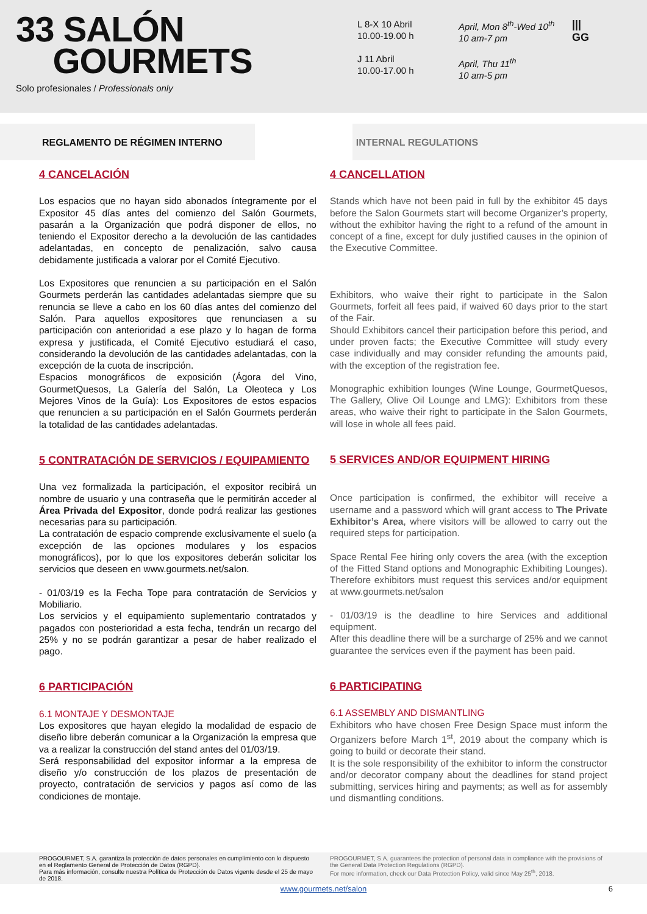33 SALÓN
GOURMETS
Solo profesionales / Professionals only
L 8-X 10 Abril
10.00-19.00 h
J 11 Abril
10.00-17.00 h
April, Mon 8<sup>th</sup>-Wed 10<sup>th</sup>
10 am-7 pm
April, Thu 11<sup>th</sup>
10 am-5 pm
|||
GG
REGLAMENTO DE RÉGIMEN INTERNO INTERNAL REGULATIONS
4 CANCELACIÓN
Los espacios que no hayan sido abonados íntegramente por el Expositor 45 días antes del comienzo del Salón Gourmets, pasarán a la Organización que podrá disponer de ellos, no teniendo el Expositor derecho a la devolución de las cantidades adelantadas, en concepto de penalización, salvo causa debidamente justificada a valorar por el Comité Ejecutivo.
Los Expositores que renuncien a su participación en el Salón Gourmets perderán las cantidades adelantadas siempre que su renuncia se lleve a cabo en los 60 días antes del comienzo del Salón. Para aquellos expositores que renunciasen a su participación con anterioridad a ese plazo y lo hagan de forma expresa y justificada, el Comité Ejecutivo estudiará el caso, considerando la devolución de las cantidades adelantadas, con la excepción de la cuota de inscripción.
Espacios monográficos de exposición (Ágora del Vino, GourmetQuesos, La Galería del Salón, La Oleoteca y Los Mejores Vinos de la Guía): Los Expositores de estos espacios que renuncien a su participación en el Salón Gourmets perderán la totalidad de las cantidades adelantadas.
5 CONTRATACIÓN DE SERVICIOS / EQUIPAMIENTO
Una vez formalizada la participación, el expositor recibirá un nombre de usuario y una contraseña que le permitirán acceder al Área Privada del Expositor, donde podrá realizar las gestiones necesarias para su participación.
La contratación de espacio comprende exclusivamente el suelo (a excepción de las opciones modulares y los espacios monográficos), por lo que los expositores deberán solicitar los servicios que deseen en www.gourmets.net/salon.
- 01/03/19 es la Fecha Tope para contratación de Servicios y Mobiliario.
Los servicios y el equipamiento suplementario contratados y pagados con posterioridad a esta fecha, tendrán un recargo del 25% y no se podrán garantizar a pesar de haber realizado el pago.
6 PARTICIPACIÓN
6.1 MONTAJE Y DESMONTAJE
Los expositores que hayan elegido la modalidad de espacio de diseño libre deberán comunicar a la Organización la empresa que va a realizar la construcción del stand antes del 01/03/19.
Será responsabilidad del expositor informar a la empresa de diseño y/o construcción de los plazos de presentación de proyecto, contratación de servicios y pagos así como de las condiciones de montaje.
4 CANCELLATION
Stands which have not been paid in full by the exhibitor 45 days before the Salon Gourmets start will become Organizer’s property, without the exhibitor having the right to a refund of the amount in concept of a fine, except for duly justified causes in the opinion of the Executive Committee.
Exhibitors, who waive their right to participate in the Salon Gourmets, forfeit all fees paid, if waived 60 days prior to the start of the Fair.
Should Exhibitors cancel their participation before this period, and under proven facts; the Executive Committee will study every case individually and may consider refunding the amounts paid, with the exception of the registration fee.
Monographic exhibition lounges (Wine Lounge, GourmetQuesos, The Gallery, Olive Oil Lounge and LMG): Exhibitors from these areas, who waive their right to participate in the Salon Gourmets, will lose in whole all fees paid.
5 SERVICES AND/OR EQUIPMENT HIRING
Once participation is confirmed, the exhibitor will receive a username and a password which will grant access to The Private Exhibitor’s Area, where visitors will be allowed to carry out the required steps for participation.
Space Rental Fee hiring only covers the area (with the exception of the Fitted Stand options and Monographic Exhibiting Lounges). Therefore exhibitors must request this services and/or equipment at www.gourmets.net/salon
- 01/03/19 is the deadline to hire Services and additional equipment.
After this deadline there will be a surcharge of 25% and we cannot guarantee the services even if the payment has been paid.
6 PARTICIPATING
6.1 ASSEMBLY AND DISMANTLING
Exhibitors who have chosen Free Design Space must inform the Organizers before March 1<sup>st</sup>, 2019 about the company which is going to build or decorate their stand.
It is the sole responsibility of the exhibitor to inform the constructor and/or decorator company about the deadlines for stand project submitting, services hiring and payments; as well as for assembly und dismantling conditions.
PROGOURMET, S.A. garantiza la protección de datos personales en cumplimiento con lo dispuesto en el Reglamento General de Protección de Datos (RGPD).
Para más información, consulte nuestra Política de Protección de Datos vigente desde el 25 de mayo de 2018.
PROGOURMET, S.A. guarantees the protection of personal data in compliance with the provisions of the General Data Protection Regulations (RGPD).
For more information, check our Data Protection Policy, valid since May 25<sup>th</sup>, 2018.
www.gourmets.net/salon 6